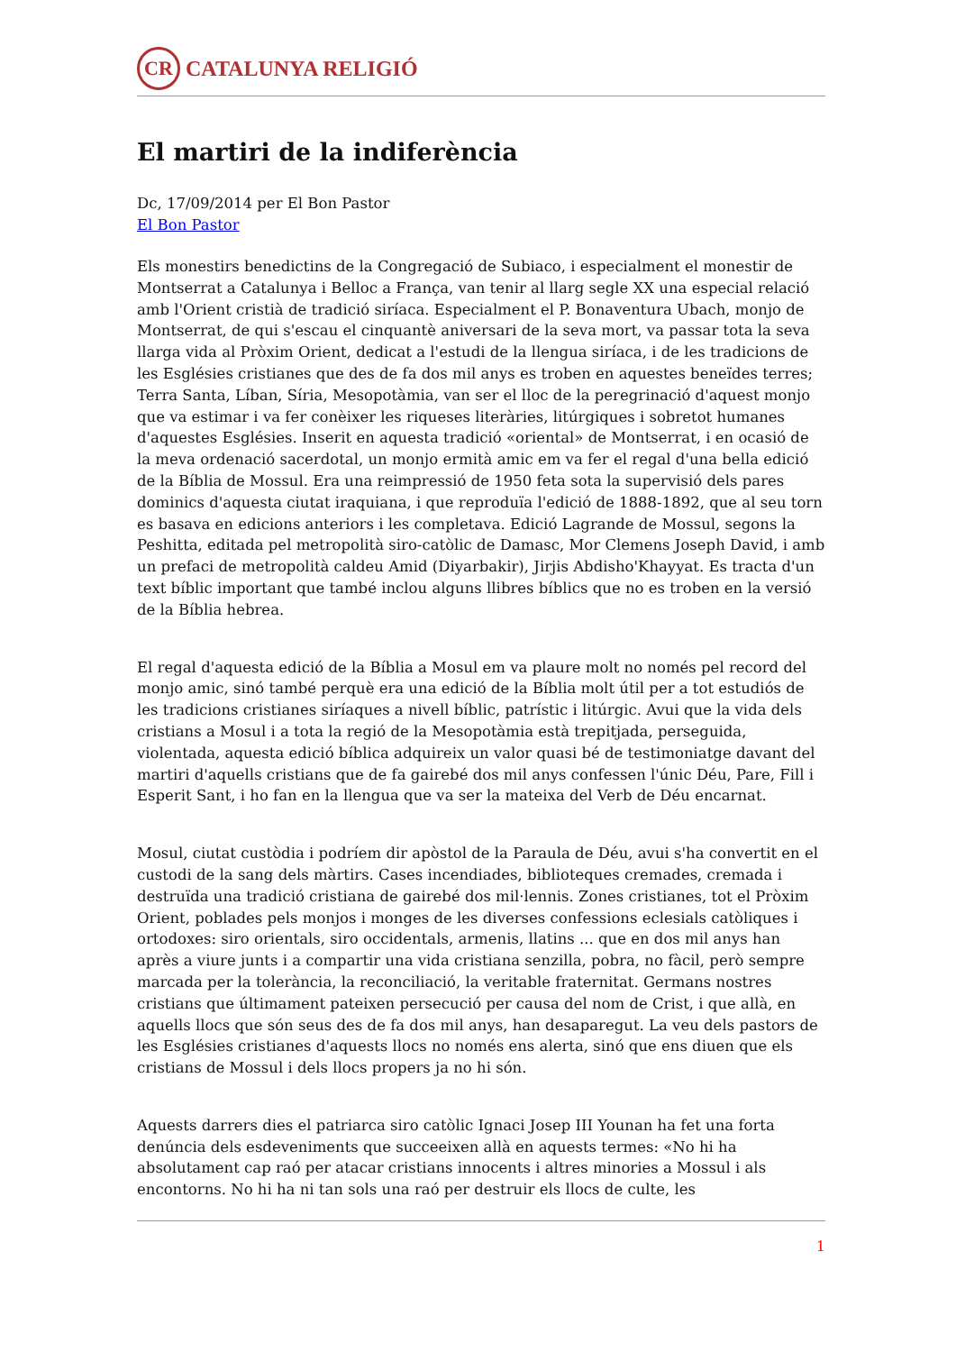CR
CATALUNYA RELIGIÓ
El martiri de la indiferència
Dc, 17/09/2014 per El Bon Pastor
El Bon Pastor
Els monestirs benedictins de la Congregació de Subiaco, i especialment el monestir de Montserrat a Catalunya i Belloc a França, van tenir al llarg segle XX una especial relació amb l'Orient cristià de tradició siríaca. Especialment el P. Bonaventura Ubach, monjo de Montserrat, de qui s'escau el cinquantè aniversari de la seva mort, va passar tota la seva llarga vida al Pròxim Orient, dedicat a l'estudi de la llengua siríaca, i de les tradicions de les Esglésies cristianes que des de fa dos mil anys es troben en aquestes beneïdes terres; Terra Santa, Líban, Síria, Mesopotàmia, van ser el lloc de la peregrinació d'aquest monjo que va estimar i va fer conèixer les riqueses literàries, litúrgiques i sobretot humanes d'aquestes Esglésies. Inserit en aquesta tradició «oriental» de Montserrat, i en ocasió de la meva ordenació sacerdotal, un monjo ermità amic em va fer el regal d'una bella edició de la Bíblia de Mossul. Era una reimpressió de 1950 feta sota la supervisió dels pares dominics d'aquesta ciutat iraquiana, i que reproduïa l'edició de 1888-1892, que al seu torn es basava en edicions anteriors i les completava. Edició Lagrande de Mossul, segons la Peshitta, editada pel metropolità siro-catòlic de Damasc, Mor Clemens Joseph David, i amb un prefaci de metropolità caldeu Amid (Diyarbakir), Jirjis Abdisho'Khayyat. Es tracta d'un text bíblic important que també inclou alguns llibres bíblics que no es troben en la versió de la Bíblia hebrea.
El regal d'aquesta edició de la Bíblia a Mosul em va plaure molt no només pel record del monjo amic, sinó també perquè era una edició de la Bíblia molt útil per a tot estudiós de les tradicions cristianes siríaques a nivell bíblic, patrístic i litúrgic. Avui que la vida dels cristians a Mosul i a tota la regió de la Mesopotàmia està trepitjada, perseguida, violentada, aquesta edició bíblica adquireix un valor quasi bé de testimoniatge davant del martiri d'aquells cristians que de fa gairebé dos mil anys confessen l'únic Déu, Pare, Fill i Esperit Sant, i ho fan en la llengua que va ser la mateixa del Verb de Déu encarnat.
Mosul, ciutat custòdia i podríem dir apòstol de la Paraula de Déu, avui s'ha convertit en el custodi de la sang dels màrtirs. Cases incendiades, biblioteques cremades, cremada i destruïda una tradició cristiana de gairebé dos mil·lennis. Zones cristianes, tot el Pròxim Orient, poblades pels monjos i monges de les diverses confessions eclesials catòliques i ortodoxes: siro orientals, siro occidentals, armenis, llatins ... que en dos mil anys han après a viure junts i a compartir una vida cristiana senzilla, pobra, no fàcil, però sempre marcada per la tolerància, la reconciliació, la veritable fraternitat. Germans nostres cristians que últimament pateixen persecució per causa del nom de Crist, i que allà, en aquells llocs que són seus des de fa dos mil anys, han desaparegut. La veu dels pastors de les Esglésies cristianes d'aquests llocs no només ens alerta, sinó que ens diuen que els cristians de Mossul i dels llocs propers ja no hi són.
Aquests darrers dies el patriarca siro catòlic Ignaci Josep III Younan ha fet una forta denúncia dels esdeveniments que succeeixen allà en aquests termes: «No hi ha absolutament cap raó per atacar cristians innocents i altres minories a Mossul i als encontorns. No hi ha ni tan sols una raó per destruir els llocs de culte, les
1